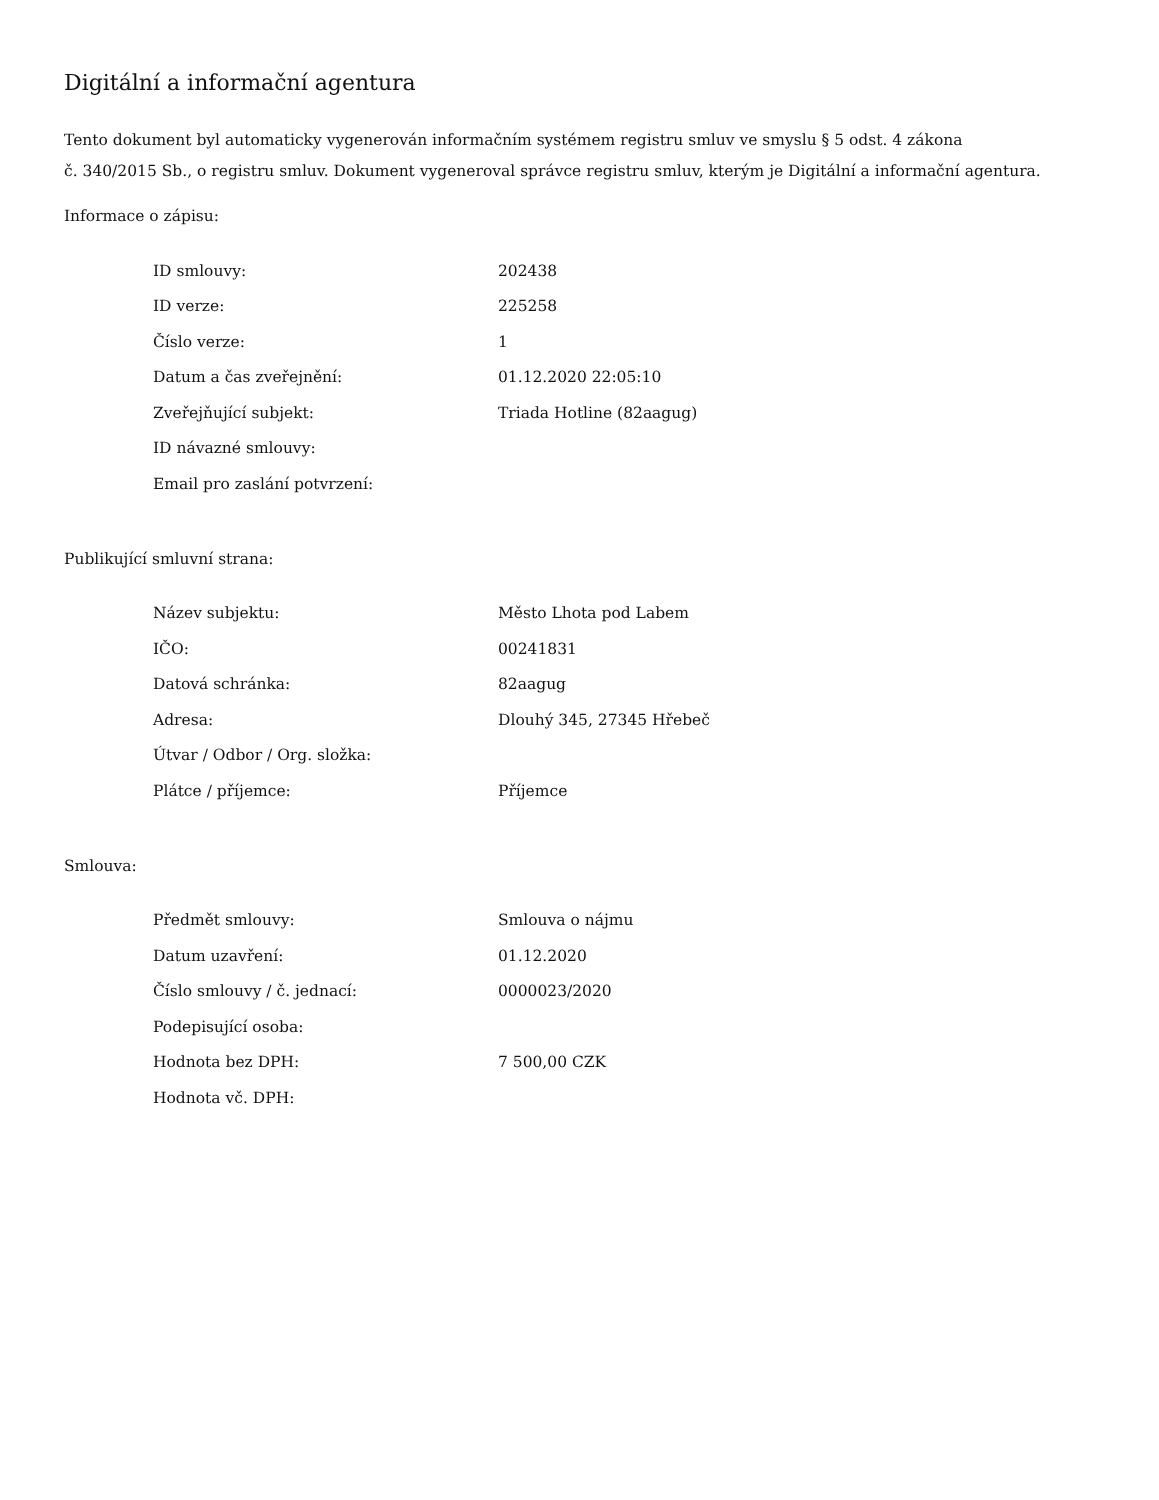Digitální a informační agentura
Tento dokument byl automaticky vygenerován informačním systémem registru smluv ve smyslu § 5 odst. 4 zákona
č. 340/2015 Sb., o registru smluv. Dokument vygeneroval správce registru smluv, kterým je Digitální a informační agentura.
Informace o zápisu:
| ID smlouvy: | 202438 |
| ID verze: | 225258 |
| Číslo verze: | 1 |
| Datum a čas zveřejnění: | 01.12.2020 22:05:10 |
| Zveřejňující subjekt: | Triada Hotline (82aagug) |
| ID návazné smlouvy: | |
| Email pro zaslání potvrzení: | |
Publikující smluvní strana:
| Název subjektu: | Město Lhota pod Labem |
| IČO: | 00241831 |
| Datová schránka: | 82aagug |
| Adresa: | Dlouhý 345, 27345 Hřebeč |
| Útvar / Odbor / Org. složka: | |
| Plátce / příjemce: | Příjemce |
Smlouva:
| Předmět smlouvy: | Smlouva o nájmu |
| Datum uzavření: | 01.12.2020 |
| Číslo smlouvy / č. jednací: | 0000023/2020 |
| Podepisující osoba: | |
| Hodnota bez DPH: | 7 500,00 CZK |
| Hodnota vč. DPH: | |